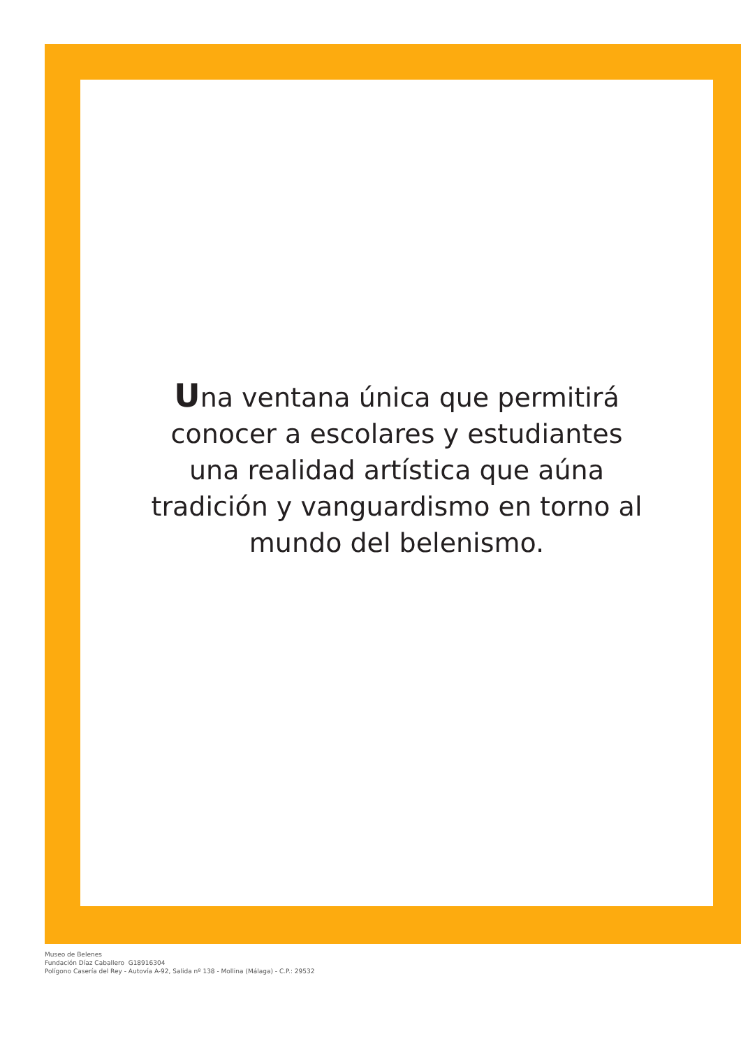Una ventana única que permitirá
conocer a escolares y estudiantes
una realidad artística que aúna
tradición y vanguardismo en torno al
mundo del belenismo.
Museo de Belenes
Fundación Díaz Caballero G18916304
Polígono Casería del Rey - Autovía A-92, Salida nº 138 - Mollina (Málaga) - C.P.: 29532